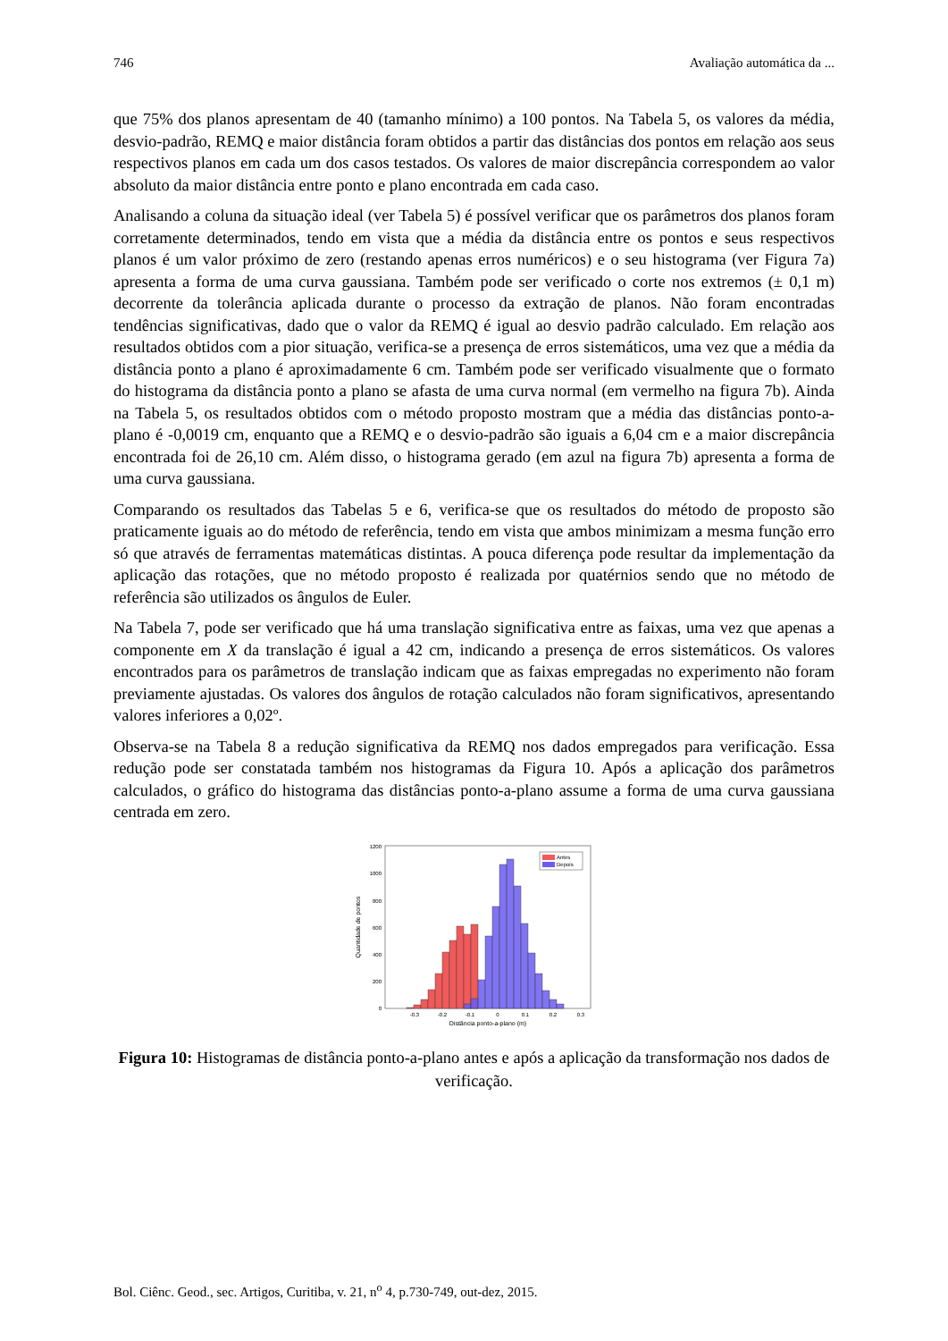746 Avaliação automática da ...
que 75% dos planos apresentam de 40 (tamanho mínimo) a 100 pontos. Na Tabela 5, os valores da média, desvio-padrão, REMQ e maior distância foram obtidos a partir das distâncias dos pontos em relação aos seus respectivos planos em cada um dos casos testados. Os valores de maior discrepância correspondem ao valor absoluto da maior distância entre ponto e plano encontrada em cada caso.
Analisando a coluna da situação ideal (ver Tabela 5) é possível verificar que os parâmetros dos planos foram corretamente determinados, tendo em vista que a média da distância entre os pontos e seus respectivos planos é um valor próximo de zero (restando apenas erros numéricos) e o seu histograma (ver Figura 7a) apresenta a forma de uma curva gaussiana. Também pode ser verificado o corte nos extremos (± 0,1 m) decorrente da tolerância aplicada durante o processo da extração de planos. Não foram encontradas tendências significativas, dado que o valor da REMQ é igual ao desvio padrão calculado. Em relação aos resultados obtidos com a pior situação, verifica-se a presença de erros sistemáticos, uma vez que a média da distância ponto a plano é aproximadamente 6 cm. Também pode ser verificado visualmente que o formato do histograma da distância ponto a plano se afasta de uma curva normal (em vermelho na figura 7b). Ainda na Tabela 5, os resultados obtidos com o método proposto mostram que a média das distâncias ponto-a-plano é -0,0019 cm, enquanto que a REMQ e o desvio-padrão são iguais a 6,04 cm e a maior discrepância encontrada foi de 26,10 cm. Além disso, o histograma gerado (em azul na figura 7b) apresenta a forma de uma curva gaussiana.
Comparando os resultados das Tabelas 5 e 6, verifica-se que os resultados do método de proposto são praticamente iguais ao do método de referência, tendo em vista que ambos minimizam a mesma função erro só que através de ferramentas matemáticas distintas. A pouca diferença pode resultar da implementação da aplicação das rotações, que no método proposto é realizada por quatérnios sendo que no método de referência são utilizados os ângulos de Euler.
Na Tabela 7, pode ser verificado que há uma translação significativa entre as faixas, uma vez que apenas a componente em X da translação é igual a 42 cm, indicando a presença de erros sistemáticos. Os valores encontrados para os parâmetros de translação indicam que as faixas empregadas no experimento não foram previamente ajustadas. Os valores dos ângulos de rotação calculados não foram significativos, apresentando valores inferiores a 0,02º.
Observa-se na Tabela 8 a redução significativa da REMQ nos dados empregados para verificação. Essa redução pode ser constatada também nos histogramas da Figura 10. Após a aplicação dos parâmetros calculados, o gráfico do histograma das distâncias ponto-a-plano assume a forma de uma curva gaussiana centrada em zero.
1200
1000
800
600
400
200
0
Antes
Depois
-0.3
-0.2
-0.1
0
0.1
0.2
0.3
Distância ponto-a-plano (m)
Quantidade de pontos
Figura 10: Histogramas de distância ponto-a-plano antes e após a aplicação da transformação nos dados de verificação.
Bol. Ciênc. Geod., sec. Artigos, Curitiba, v. 21, n<sup>o</sup> 4, p.730-749, out-dez, 2015.